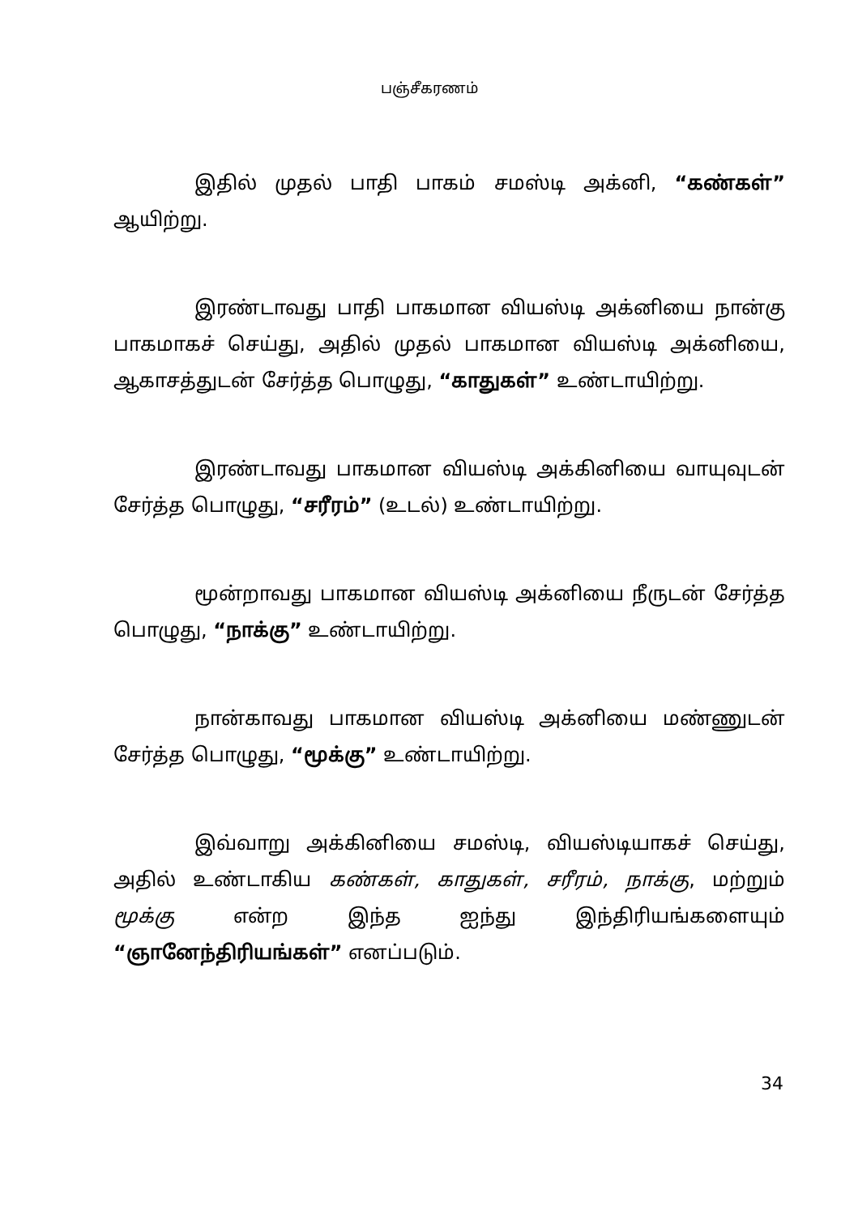பஞ்சீகரணம்
இதில் முதல் பாதி பாகம் சமஸ்டி அக்னி, “கண்கள்” ஆயிற்று.
இரண்டாவது பாதி பாகமான வியஸ்டி அக்னியை நான்கு பாகமாகச் செய்து, அதில் முதல் பாகமான வியஸ்டி அக்னியை, ஆகாசத்துடன் சேர்த்த பொழுது, “காதுகள்” உண்டாயிற்று.
இரண்டாவது பாகமான வியஸ்டி அக்கினியை வாயுவுடன் சேர்த்த பொழுது, “சரீரம்” (உடல்) உண்டாயிற்று.
மூன்றாவது பாகமான வியஸ்டி அக்னியை நீருடன் சேர்த்த பொழுது, “நாக்கு” உண்டாயிற்று.
நான்காவது பாகமான வியஸ்டி அக்னியை மண்ணுடன் சேர்த்த பொழுது, “மூக்கு” உண்டாயிற்று.
இவ்வாறு அக்கினியை சமஸ்டி, வியஸ்டியாகச் செய்து, அதில் உண்டாகிய கண்கள், காதுகள், சரீரம், நாக்கு, மற்றும் மூக்கு என்ற இந்த ஐந்து இந்திரியங்களையும் “ஞானேந்திரியங்கள்” எனப்படும்.
34